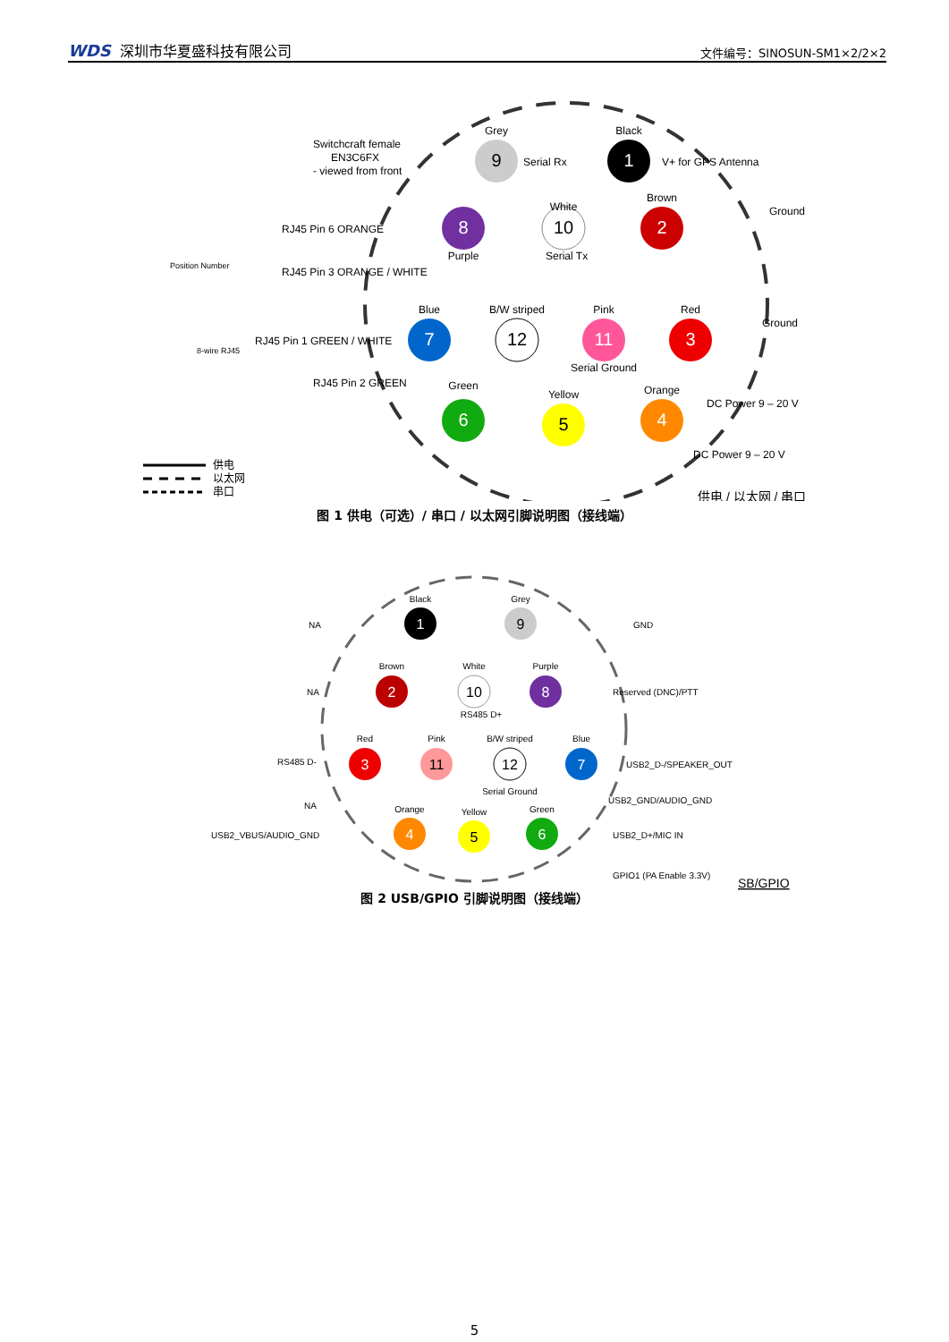WDS 深圳市华夏盛科技有限公司
文件编号：SINOSUN-SM1×2/2×2
9
Grey
Serial Rx
1
Black
V+ for GPS Antenna
8
Purple
RJ45 Pin 6 ORANGE
10
White
Serial Tx
2
Brown
Ground
RJ45 Pin 3 ORANGE / WHITE
7
Blue
RJ45 Pin 1 GREEN / WHITE
12
B/W striped
11
Pink
Serial Ground
3
Red
Ground
RJ45 Pin 2 GREEN
6
Green
5
Yellow
4
Orange
DC Power 9 – 20 V
DC Power 9 – 20 V
Switchcraft female
EN3C6FX
- viewed from front
Position Number
8-wire RJ45
供电
以太网
串口
供电 / 以太网 / 串口
图 1 供电（可选）/ 串口 / 以太网引脚说明图（接线端）
1
Black
NA
9
Grey
GND
2
Brown
NA
10
White
RS485 D+
8
Purple
Reserved (DNC)/PTT
3
Red
RS485 D-
11
Pink
12
B/W striped
Serial Ground
7
Blue
USB2_D-/SPEAKER_OUT
NA
USB2_GND/AUDIO_GND
4
Orange
USB2_VBUS/AUDIO_GND
5
Yellow
6
Green
USB2_D+/MIC IN
GPIO1 (PA Enable 3.3V)
SB/GPIO
图 2 USB/GPIO 引脚说明图（接线端）
5